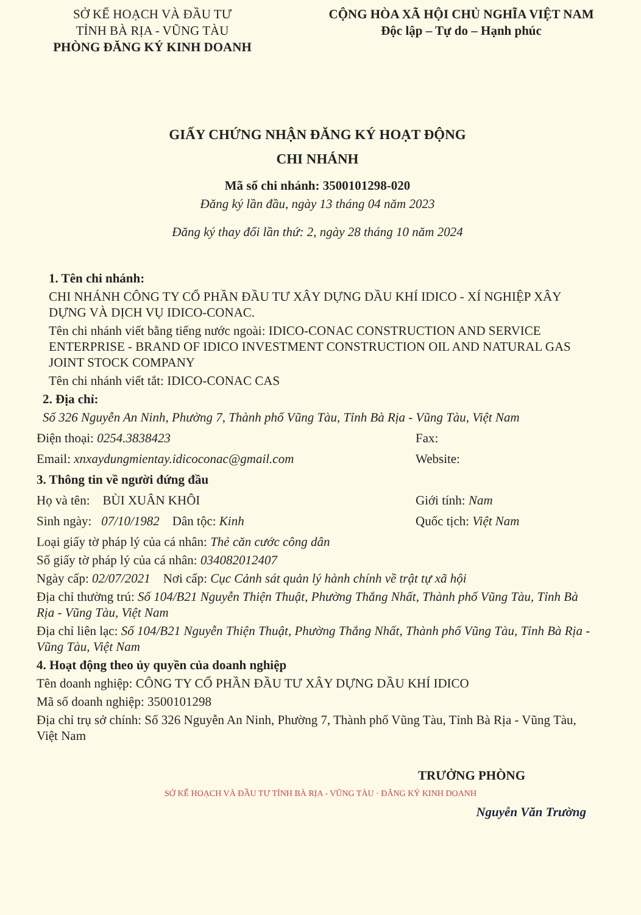SỞ KẾ HOẠCH VÀ ĐẦU TƯ
TỈNH BÀ RỊA - VŨNG TÀU
PHÒNG ĐĂNG KÝ KINH DOANH
CỘNG HÒA XÃ HỘI CHỦ NGHĨA VIỆT NAM
Độc lập – Tự do – Hạnh phúc
GIẤY CHỨNG NHẬN ĐĂNG KÝ HOẠT ĐỘNG
CHI NHÁNH
Mã số chi nhánh: 3500101298-020
Đăng ký lần đầu, ngày 13 tháng 04 năm 2023
Đăng ký thay đổi lần thứ: 2, ngày 28 tháng 10 năm 2024
1. Tên chi nhánh:
CHI NHÁNH CÔNG TY CỔ PHẦN ĐẦU TƯ XÂY DỰNG DẦU KHÍ IDICO - XÍ NGHIỆP XÂY DỰNG VÀ DỊCH VỤ IDICO-CONAC.
Tên chi nhánh viết bằng tiếng nước ngoài: IDICO-CONAC CONSTRUCTION AND SERVICE ENTERPRISE - BRAND OF IDICO INVESTMENT CONSTRUCTION OIL AND NATURAL GAS JOINT STOCK COMPANY
Tên chi nhánh viết tắt: IDICO-CONAC CAS
2. Địa chỉ:
Số 326 Nguyễn An Ninh, Phường 7, Thành phố Vũng Tàu, Tỉnh Bà Rịa - Vũng Tàu, Việt Nam
Điện thoại: 0254.3838423 Fax:
Email: xnxaydungmientay.idicoconac@gmail.com
Website:
3. Thông tin về người đứng đầu
Họ và tên: BÙI XUÂN KHÔI Giới tính: Nam
Sinh ngày: 07/10/1982 Dân tộc: Kinh
Quốc tịch: Việt Nam
Loại giấy tờ pháp lý của cá nhân: Thẻ căn cước công dân
Số giấy tờ pháp lý của cá nhân: 034082012407
Ngày cấp: 02/07/2021 Nơi cấp: Cục Cảnh sát quản lý hành chính về trật tự xã hội
Địa chỉ thường trú: Số 104/B21 Nguyễn Thiện Thuật, Phường Thắng Nhất, Thành phố Vũng Tàu, Tỉnh Bà Rịa - Vũng Tàu, Việt Nam
Địa chỉ liên lạc: Số 104/B21 Nguyễn Thiện Thuật, Phường Thắng Nhất, Thành phố Vũng Tàu, Tỉnh Bà Rịa - Vũng Tàu, Việt Nam
4. Hoạt động theo ủy quyền của doanh nghiệp
Tên doanh nghiệp: CÔNG TY CỔ PHẦN ĐẦU TƯ XÂY DỰNG DẦU KHÍ IDICO
Mã số doanh nghiệp: 3500101298
Địa chỉ trụ sở chính: Số 326 Nguyễn An Ninh, Phường 7, Thành phố Vũng Tàu, Tỉnh Bà Rịa - Vũng Tàu, Việt Nam
TRƯỞNG PHÒNG
SỞ KẾ HOẠCH VÀ ĐẦU TƯ TỈNH BÀ RỊA - VŨNG TÀU · ĐĂNG KÝ KINH DOANH
Nguyễn Văn Trường